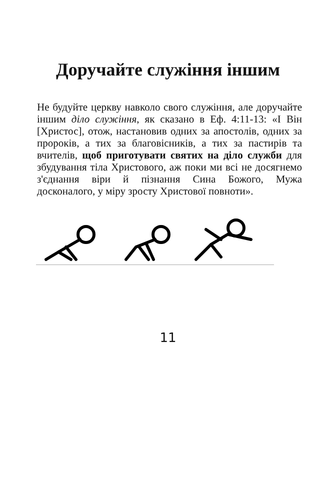Доручайте служіння іншим
Не будуйте церкву навколо свого служіння, але доручайте іншим діло служіння, як сказано в Еф. 4:11-13: «І Він [Христос], отож, настановив одних за апостолів, одних за пророків, а тих за благовісників, а тих за пастирів та вчителів, щоб приготувати святих на діло служби для збудування тіла Христового, аж поки ми всі не досягнемо з'єднання віри й пізнання Сина Божого, Мужа досконалого, у міру зросту Христової повноти».
11